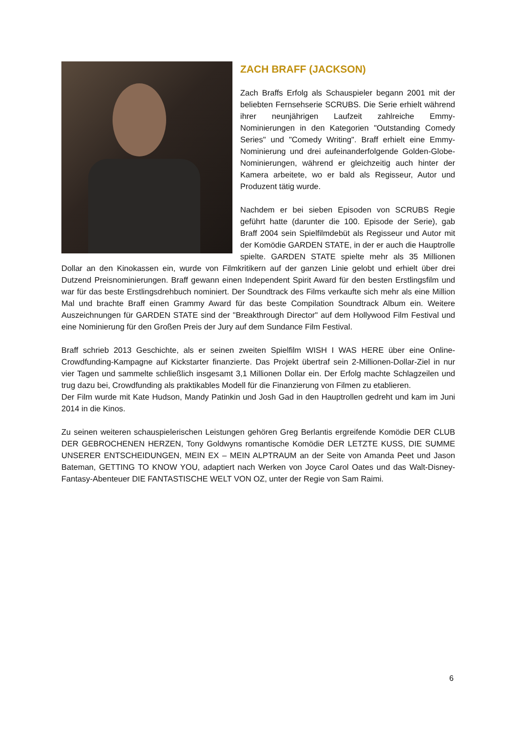ZACH BRAFF (JACKSON)
Zach Braffs Erfolg als Schauspieler begann 2001 mit der beliebten Fernsehserie SCRUBS. Die Serie erhielt während ihrer neunjährigen Laufzeit zahlreiche Emmy-Nominierungen in den Kategorien "Outstanding Comedy Series" und "Comedy Writing". Braff erhielt eine Emmy-Nominierung und drei aufeinanderfolgende Golden-Globe-Nominierungen, während er gleichzeitig auch hinter der Kamera arbeitete, wo er bald als Regisseur, Autor und Produzent tätig wurde.
Nachdem er bei sieben Episoden von SCRUBS Regie geführt hatte (darunter die 100. Episode der Serie), gab Braff 2004 sein Spielfilmdebüt als Regisseur und Autor mit der Komödie GARDEN STATE, in der er auch die Hauptrolle spielte. GARDEN STATE spielte mehr als 35 Millionen Dollar an den Kinokassen ein, wurde von Filmkritikern auf der ganzen Linie gelobt und erhielt über drei Dutzend Preisnominierungen. Braff gewann einen Independent Spirit Award für den besten Erstlingsfilm und war für das beste Erstlingsdrehbuch nominiert. Der Soundtrack des Films verkaufte sich mehr als eine Million Mal und brachte Braff einen Grammy Award für das beste Compilation Soundtrack Album ein. Weitere Auszeichnungen für GARDEN STATE sind der "Breakthrough Director" auf dem Hollywood Film Festival und eine Nominierung für den Großen Preis der Jury auf dem Sundance Film Festival.
Braff schrieb 2013 Geschichte, als er seinen zweiten Spielfilm WISH I WAS HERE über eine Online-Crowdfunding-Kampagne auf Kickstarter finanzierte. Das Projekt übertraf sein 2-Millionen-Dollar-Ziel in nur vier Tagen und sammelte schließlich insgesamt 3,1 Millionen Dollar ein. Der Erfolg machte Schlagzeilen und trug dazu bei, Crowdfunding als praktikables Modell für die Finanzierung von Filmen zu etablieren.
Der Film wurde mit Kate Hudson, Mandy Patinkin und Josh Gad in den Hauptrollen gedreht und kam im Juni 2014 in die Kinos.
Zu seinen weiteren schauspielerischen Leistungen gehören Greg Berlantis ergreifende Komödie DER CLUB DER GEBROCHENEN HERZEN, Tony Goldwyns romantische Komödie DER LETZTE KUSS, DIE SUMME UNSERER ENTSCHEIDUNGEN, MEIN EX – MEIN ALPTRAUM an der Seite von Amanda Peet und Jason Bateman, GETTING TO KNOW YOU, adaptiert nach Werken von Joyce Carol Oates und das Walt-Disney-Fantasy-Abenteuer DIE FANTASTISCHE WELT VON OZ, unter der Regie von Sam Raimi.
6